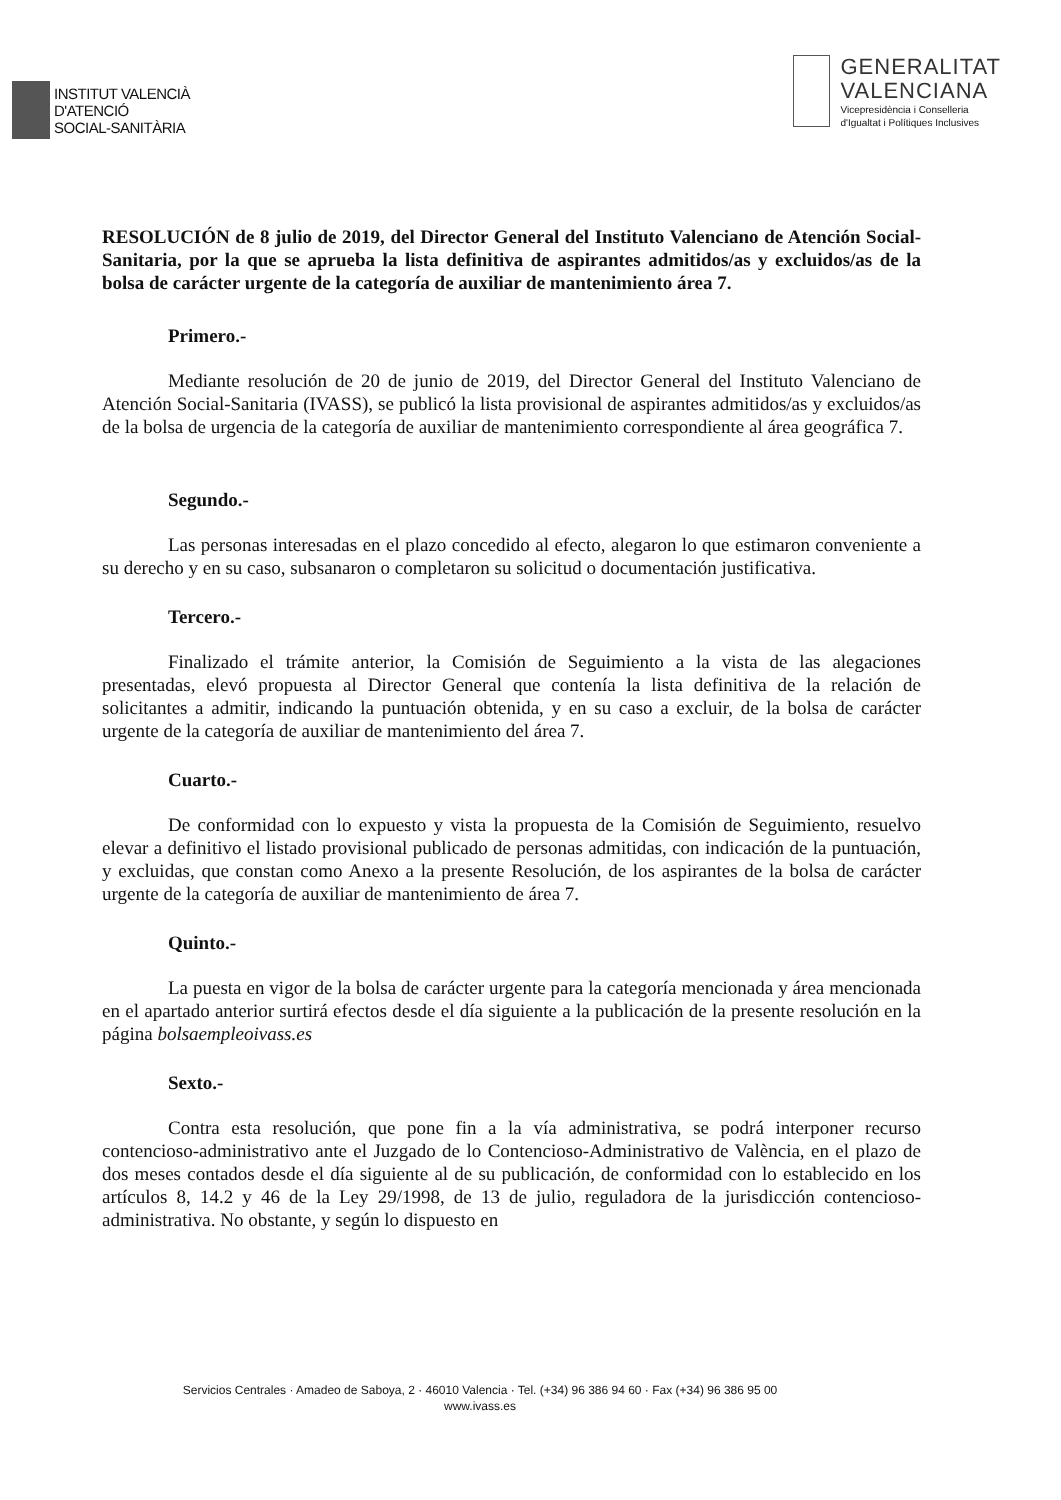INSTITUT VALENCIÀ
D'ATENCIÓ
SOCIAL-SANITÀRIA
GENERALITAT
VALENCIANA
Vicepresidència i Conselleria
d'Igualtat i Polítiques Inclusives
RESOLUCIÓN de 8 julio de 2019, del Director General del Instituto Valenciano de Atención Social-Sanitaria, por la que se aprueba la lista definitiva de aspirantes admitidos/as y excluidos/as de la bolsa de carácter urgente de la categoría de auxiliar de mantenimiento área 7.
Primero.-
Mediante resolución de 20 de junio de 2019, del Director General del Instituto Valenciano de Atención Social-Sanitaria (IVASS), se publicó la lista provisional de aspirantes admitidos/as y excluidos/as de la bolsa de urgencia de la categoría de auxiliar de mantenimiento correspondiente al área geográfica 7.
Segundo.-
Las personas interesadas en el plazo concedido al efecto, alegaron lo que estimaron conveniente a su derecho y en su caso, subsanaron o completaron su solicitud o documentación justificativa.
Tercero.-
Finalizado el trámite anterior, la Comisión de Seguimiento a la vista de las alegaciones presentadas, elevó propuesta al Director General que contenía la lista definitiva de la relación de solicitantes a admitir, indicando la puntuación obtenida, y en su caso a excluir, de la bolsa de carácter urgente de la categoría de auxiliar de mantenimiento del área 7.
Cuarto.-
De conformidad con lo expuesto y vista la propuesta de la Comisión de Seguimiento, resuelvo elevar a definitivo el listado provisional publicado de personas admitidas, con indicación de la puntuación, y excluidas, que constan como Anexo a la presente Resolución, de los aspirantes de la bolsa de carácter urgente de la categoría de auxiliar de mantenimiento de área 7.
Quinto.-
La puesta en vigor de la bolsa de carácter urgente para la categoría mencionada y área mencionada en el apartado anterior surtirá efectos desde el día siguiente a la publicación de la presente resolución en la página bolsaempleoivass.es
Sexto.-
Contra esta resolución, que pone fin a la vía administrativa, se podrá interponer recurso contencioso-administrativo ante el Juzgado de lo Contencioso-Administrativo de València, en el plazo de dos meses contados desde el día siguiente al de su publicación, de conformidad con lo establecido en los artículos 8, 14.2 y 46 de la Ley 29/1998, de 13 de julio, reguladora de la jurisdicción contencioso-administrativa. No obstante, y según lo dispuesto en
Servicios Centrales · Amadeo de Saboya, 2 · 46010 Valencia · Tel. (+34) 96 386 94 60 · Fax (+34) 96 386 95 00
www.ivass.es